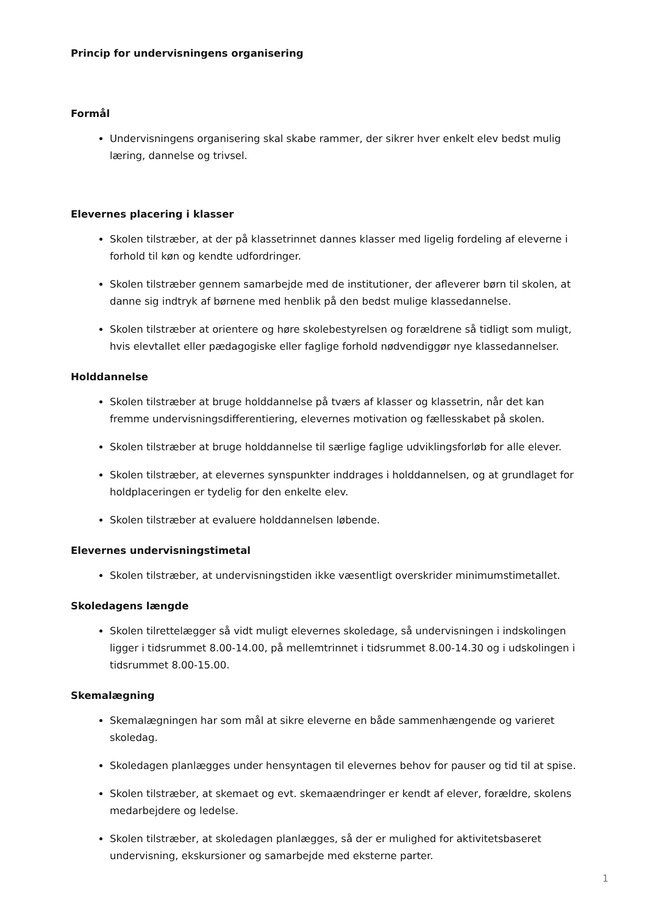Princip for undervisningens organisering
Formål
Undervisningens organisering skal skabe rammer, der sikrer hver enkelt elev bedst mulig læring, dannelse og trivsel.
Elevernes placering i klasser
Skolen tilstræber, at der på klassetrinnet dannes klasser med ligelig fordeling af eleverne i forhold til køn og kendte udfordringer.
Skolen tilstræber gennem samarbejde med de institutioner, der afleverer børn til skolen, at danne sig indtryk af børnene med henblik på den bedst mulige klassedannelse.
Skolen tilstræber at orientere og høre skolebestyrelsen og forældrene så tidligt som muligt, hvis elevtallet eller pædagogiske eller faglige forhold nødvendiggør nye klassedannelser.
Holddannelse
Skolen tilstræber at bruge holddannelse på tværs af klasser og klassetrin, når det kan fremme undervisningsdifferentiering, elevernes motivation og fællesskabet på skolen.
Skolen tilstræber at bruge holddannelse til særlige faglige udviklingsforløb for alle elever.
Skolen tilstræber, at elevernes synspunkter inddrages i holddannelsen, og at grundlaget for holdplaceringen er tydelig for den enkelte elev.
Skolen tilstræber at evaluere holddannelsen løbende.
Elevernes undervisningstimetal
Skolen tilstræber, at undervisningstiden ikke væsentligt overskrider minimumstimetallet.
Skoledagens længde
Skolen tilrettelægger så vidt muligt elevernes skoledage, så undervisningen i indskolingen ligger i tidsrummet 8.00-14.00, på mellemtrinnet i tidsrummet 8.00-14.30 og i udskolingen i tidsrummet 8.00-15.00.
Skemalægning
Skemalægningen har som mål at sikre eleverne en både sammenhængende og varieret skoledag.
Skoledagen planlægges under hensyntagen til elevernes behov for pauser og tid til at spise.
Skolen tilstræber, at skemaet og evt. skemaændringer er kendt af elever, forældre, skolens medarbejdere og ledelse.
Skolen tilstræber, at skoledagen planlægges, så der er mulighed for aktivitetsbaseret undervisning, ekskursioner og samarbejde med eksterne parter.
1